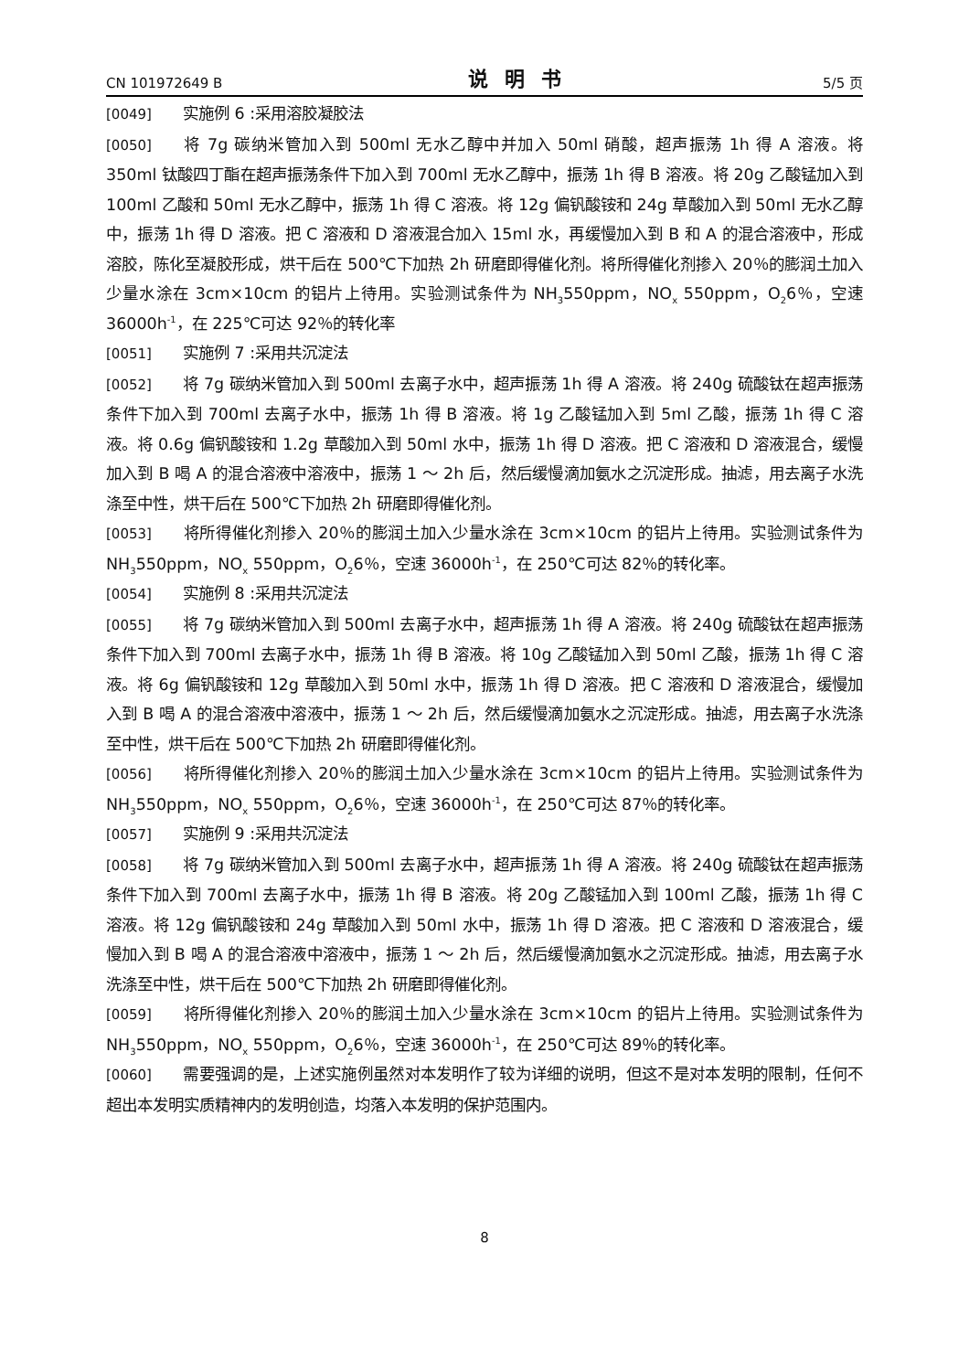CN 101972649 B 说明书 5/5 页
[0049] 实施例 6 :采用溶胶凝胶法
[0050] 将 7g 碳纳米管加入到 500ml 无水乙醇中并加入 50ml 硝酸，超声振荡 1h 得 A 溶液。将 350ml 钛酸四丁酯在超声振荡条件下加入到 700ml 无水乙醇中，振荡 1h 得 B 溶液。将 20g 乙酸锰加入到 100ml 乙酸和 50ml 无水乙醇中，振荡 1h 得 C 溶液。将 12g 偏钒酸铵和 24g 草酸加入到 50ml 无水乙醇中，振荡 1h 得 D 溶液。把 C 溶液和 D 溶液混合加入 15ml 水，再缓慢加入到 B 和 A 的混合溶液中，形成溶胶，陈化至凝胶形成，烘干后在 500℃下加热 2h 研磨即得催化剂。将所得催化剂掺入 20％的膨润土加入少量水涂在 3cm×10cm 的铝片上待用。实验测试条件为 NH<sub>3</sub>550ppm，NO<sub>x</sub> 550ppm，O<sub>2</sub>6％，空速 36000h<sup>-1</sup>，在 225℃可达 92％的转化率
[0051] 实施例 7 :采用共沉淀法
[0052] 将 7g 碳纳米管加入到 500ml 去离子水中，超声振荡 1h 得 A 溶液。将 240g 硫酸钛在超声振荡条件下加入到 700ml 去离子水中，振荡 1h 得 B 溶液。将 1g 乙酸锰加入到 5ml 乙酸，振荡 1h 得 C 溶液。将 0.6g 偏钒酸铵和 1.2g 草酸加入到 50ml 水中，振荡 1h 得 D 溶液。把 C 溶液和 D 溶液混合，缓慢加入到 B 喝 A 的混合溶液中溶液中，振荡 1 ～ 2h 后，然后缓慢滴加氨水之沉淀形成。抽滤，用去离子水洗涤至中性，烘干后在 500℃下加热 2h 研磨即得催化剂。
[0053] 将所得催化剂掺入 20％的膨润土加入少量水涂在 3cm×10cm 的铝片上待用。实验测试条件为 NH<sub>3</sub>550ppm，NO<sub>x</sub> 550ppm，O<sub>2</sub>6％，空速 36000h<sup>-1</sup>，在 250℃可达 82％的转化率。
[0054] 实施例 8 :采用共沉淀法
[0055] 将 7g 碳纳米管加入到 500ml 去离子水中，超声振荡 1h 得 A 溶液。将 240g 硫酸钛在超声振荡条件下加入到 700ml 去离子水中，振荡 1h 得 B 溶液。将 10g 乙酸锰加入到 50ml 乙酸，振荡 1h 得 C 溶液。将 6g 偏钒酸铵和 12g 草酸加入到 50ml 水中，振荡 1h 得 D 溶液。把 C 溶液和 D 溶液混合，缓慢加入到 B 喝 A 的混合溶液中溶液中，振荡 1 ～ 2h 后，然后缓慢滴加氨水之沉淀形成。抽滤，用去离子水洗涤至中性，烘干后在 500℃下加热 2h 研磨即得催化剂。
[0056] 将所得催化剂掺入 20％的膨润土加入少量水涂在 3cm×10cm 的铝片上待用。实验测试条件为 NH<sub>3</sub>550ppm，NO<sub>x</sub> 550ppm，O<sub>2</sub>6％，空速 36000h<sup>-1</sup>，在 250℃可达 87％的转化率。
[0057] 实施例 9 :采用共沉淀法
[0058] 将 7g 碳纳米管加入到 500ml 去离子水中，超声振荡 1h 得 A 溶液。将 240g 硫酸钛在超声振荡条件下加入到 700ml 去离子水中，振荡 1h 得 B 溶液。将 20g 乙酸锰加入到 100ml 乙酸，振荡 1h 得 C 溶液。将 12g 偏钒酸铵和 24g 草酸加入到 50ml 水中，振荡 1h 得 D 溶液。把 C 溶液和 D 溶液混合，缓慢加入到 B 喝 A 的混合溶液中溶液中，振荡 1 ～ 2h 后，然后缓慢滴加氨水之沉淀形成。抽滤，用去离子水洗涤至中性，烘干后在 500℃下加热 2h 研磨即得催化剂。
[0059] 将所得催化剂掺入 20％的膨润土加入少量水涂在 3cm×10cm 的铝片上待用。实验测试条件为 NH<sub>3</sub>550ppm，NO<sub>x</sub> 550ppm，O<sub>2</sub>6％，空速 36000h<sup>-1</sup>，在 250℃可达 89％的转化率。
[0060] 需要强调的是，上述实施例虽然对本发明作了较为详细的说明，但这不是对本发明的限制，任何不超出本发明实质精神内的发明创造，均落入本发明的保护范围内。
8